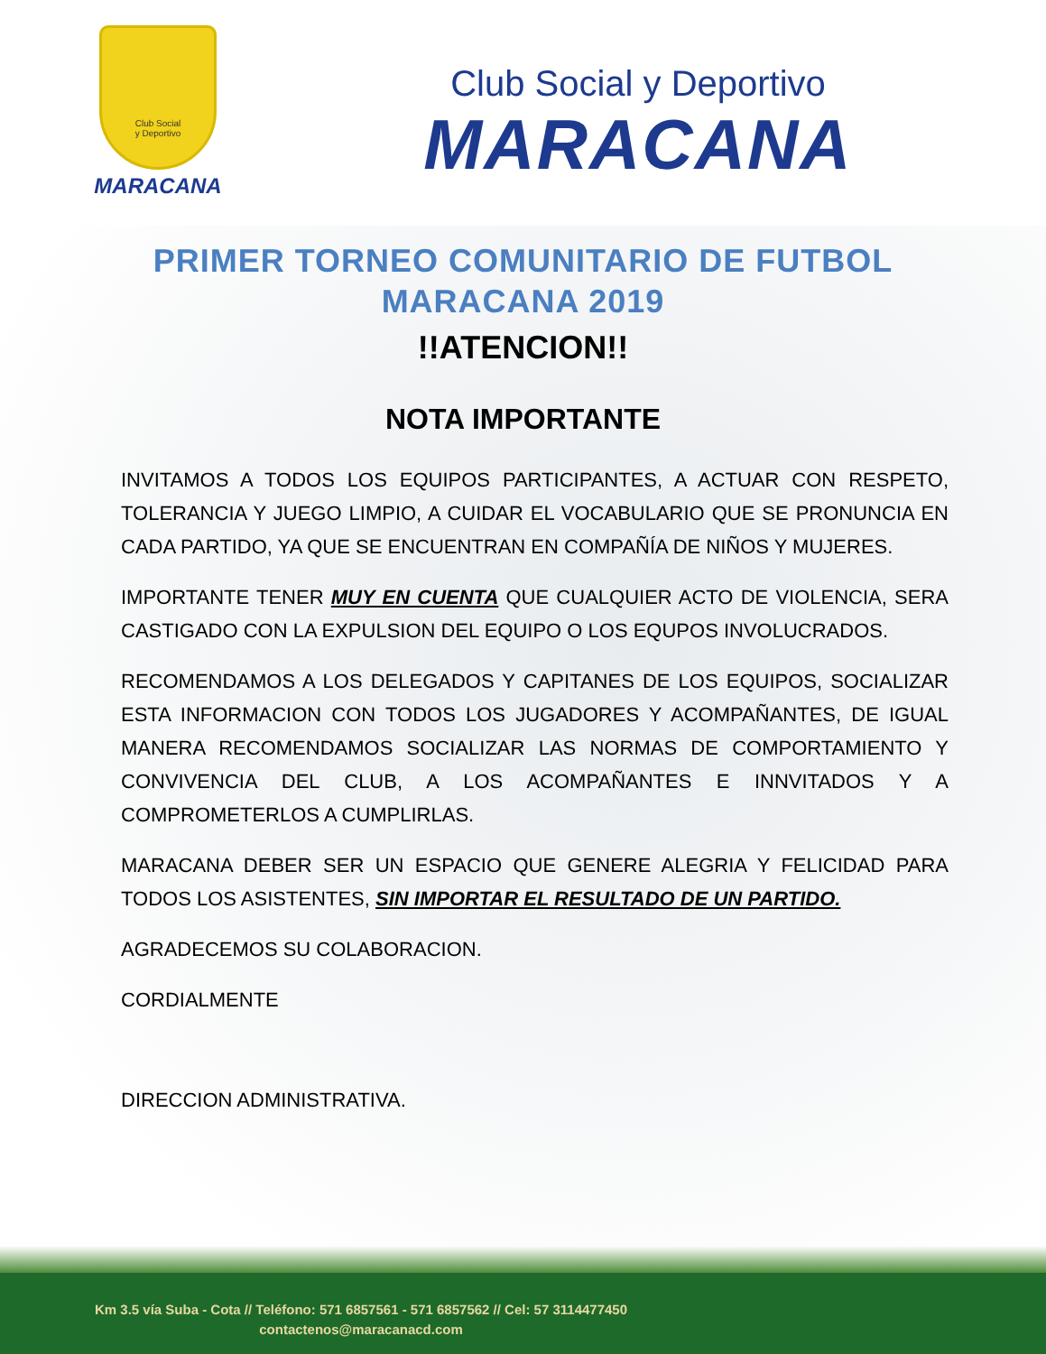Club Social
y Deportivo
MARACANA
Club Social y Deportivo
MARACANA
PRIMER TORNEO COMUNITARIO DE FUTBOL
MARACANA 2019
!!ATENCION!!
NOTA IMPORTANTE
INVITAMOS A TODOS LOS EQUIPOS PARTICIPANTES, A ACTUAR CON RESPETO, TOLERANCIA Y JUEGO LIMPIO, A CUIDAR EL VOCABULARIO QUE SE PRONUNCIA EN CADA PARTIDO, YA QUE SE ENCUENTRAN EN COMPAÑÍA DE NIÑOS Y MUJERES.
IMPORTANTE TENER MUY EN CUENTA QUE CUALQUIER ACTO DE VIOLENCIA, SERA CASTIGADO CON LA EXPULSION DEL EQUIPO O LOS EQUPOS INVOLUCRADOS.
RECOMENDAMOS A LOS DELEGADOS Y CAPITANES DE LOS EQUIPOS, SOCIALIZAR ESTA INFORMACION CON TODOS LOS JUGADORES Y ACOMPAÑANTES, DE IGUAL MANERA RECOMENDAMOS SOCIALIZAR LAS NORMAS DE COMPORTAMIENTO Y CONVIVENCIA DEL CLUB, A LOS ACOMPAÑANTES E INNVITADOS Y A COMPROMETERLOS A CUMPLIRLAS.
MARACANA DEBER SER UN ESPACIO QUE GENERE ALEGRIA Y FELICIDAD PARA TODOS LOS ASISTENTES, SIN IMPORTAR EL RESULTADO DE UN PARTIDO.
AGRADECEMOS SU COLABORACION.
CORDIALMENTE
DIRECCION ADMINISTRATIVA.
Km 3.5 vía Suba - Cota // Teléfono: 571 6857561 - 571 6857562 // Cel: 57 3114477450
contactenos@maracanacd.com